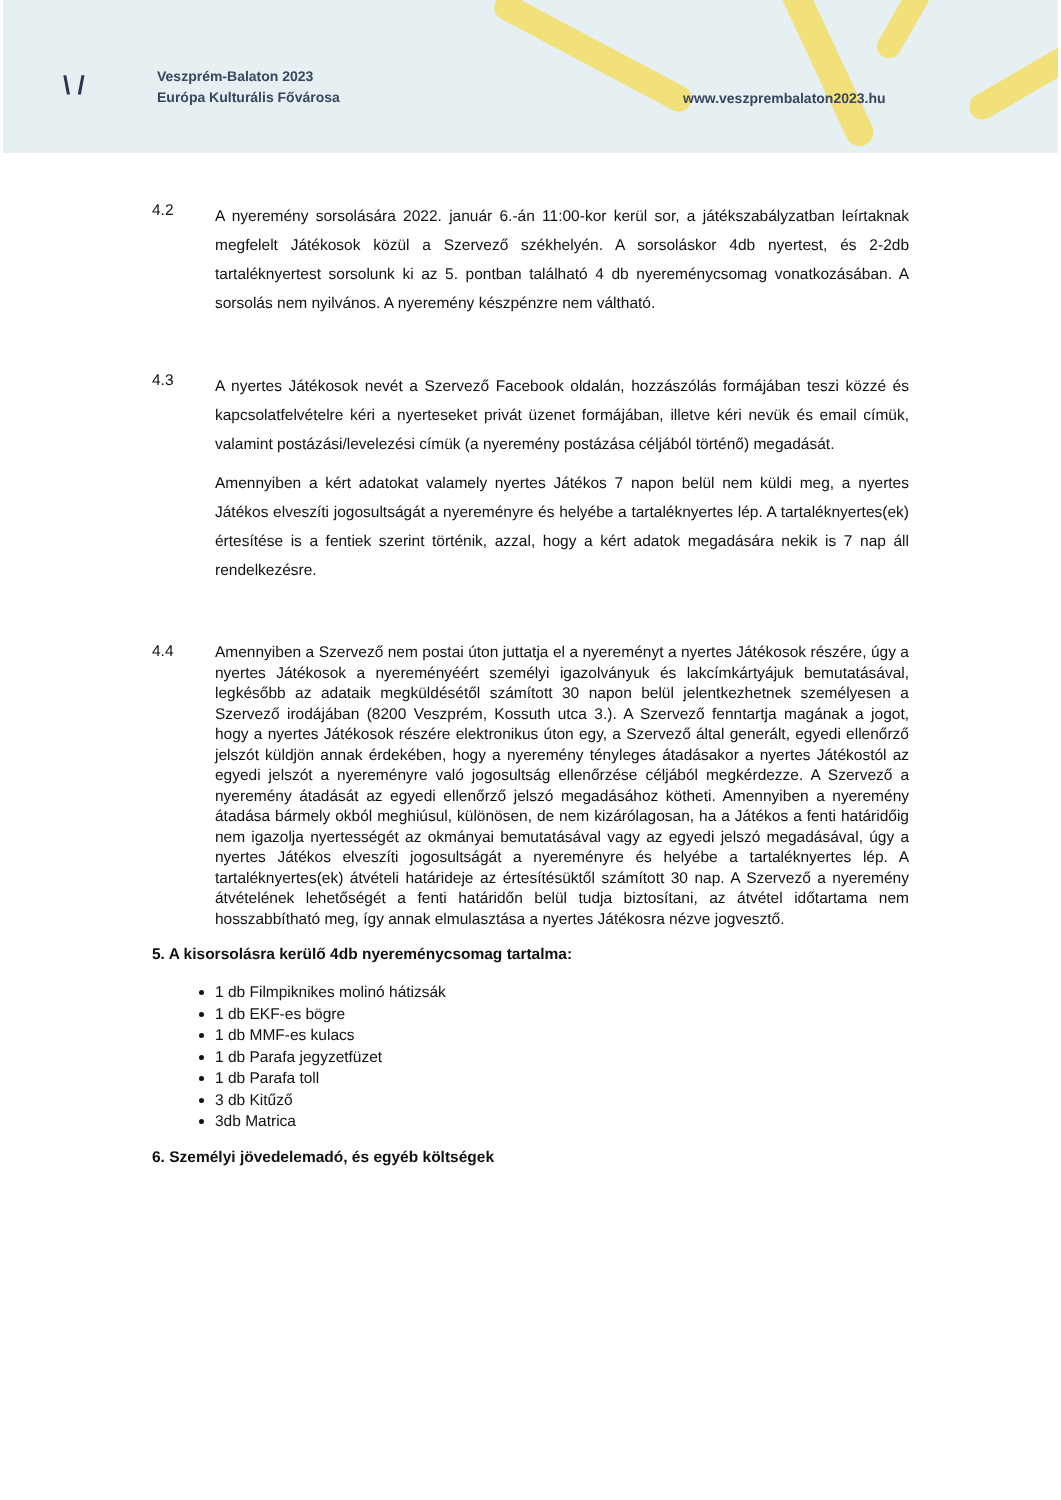\ /
Veszprém-Balaton 2023
Európa Kulturális Fővárosa
www.veszprembalaton2023.hu
4.2
A nyeremény sorsolására 2022. január 6.-án 11:00-kor kerül sor, a játékszabályzatban leírtaknak megfelelt Játékosok közül a Szervező székhelyén. A sorsoláskor 4db nyertest, és 2-2db tartaléknyertest sorsolunk ki az 5. pontban található 4 db nyereménycsomag vonatkozásában. A sorsolás nem nyilvános. A nyeremény készpénzre nem váltható.
4.3
A nyertes Játékosok nevét a Szervező Facebook oldalán, hozzászólás formájában teszi közzé és kapcsolatfelvételre kéri a nyerteseket privát üzenet formájában, illetve kéri nevük és email címük, valamint postázási/levelezési címük (a nyeremény postázása céljából történő) megadását.
Amennyiben a kért adatokat valamely nyertes Játékos 7 napon belül nem küldi meg, a nyertes Játékos elveszíti jogosultságát a nyereményre és helyébe a tartaléknyertes lép. A tartaléknyertes(ek) értesítése is a fentiek szerint történik, azzal, hogy a kért adatok megadására nekik is 7 nap áll rendelkezésre.
4.4
Amennyiben a Szervező nem postai úton juttatja el a nyereményt a nyertes Játékosok részére, úgy a nyertes Játékosok a nyereményéért személyi igazolványuk és lakcímkártyájuk bemutatásával, legkésőbb az adataik megküldésétől számított 30 napon belül jelentkezhetnek személyesen a Szervező irodájában (8200 Veszprém, Kossuth utca 3.). A Szervező fenntartja magának a jogot, hogy a nyertes Játékosok részére elektronikus úton egy, a Szervező által generált, egyedi ellenőrző jelszót küldjön annak érdekében, hogy a nyeremény tényleges átadásakor a nyertes Játékostól az egyedi jelszót a nyereményre való jogosultság ellenőrzése céljából megkérdezze. A Szervező a nyeremény átadását az egyedi ellenőrző jelszó megadásához kötheti. Amennyiben a nyeremény átadása bármely okból meghiúsul, különösen, de nem kizárólagosan, ha a Játékos a fenti határidőig nem igazolja nyertességét az okmányai bemutatásával vagy az egyedi jelszó megadásával, úgy a nyertes Játékos elveszíti jogosultságát a nyereményre és helyébe a tartaléknyertes lép. A tartaléknyertes(ek) átvételi határideje az értesítésüktől számított 30 nap. A Szervező a nyeremény átvételének lehetőségét a fenti határidőn belül tudja biztosítani, az átvétel időtartama nem hosszabbítható meg, így annak elmulasztása a nyertes Játékosra nézve jogvesztő.
5. A kisorsolásra kerülő 4db nyereménycsomag tartalma:
1 db Filmpiknikes molinó hátizsák
1 db EKF-es bögre
1 db MMF-es kulacs
1 db Parafa jegyzetfüzet
1 db Parafa toll
3 db Kitűző
3db Matrica
6. Személyi jövedelemadó, és egyéb költségek